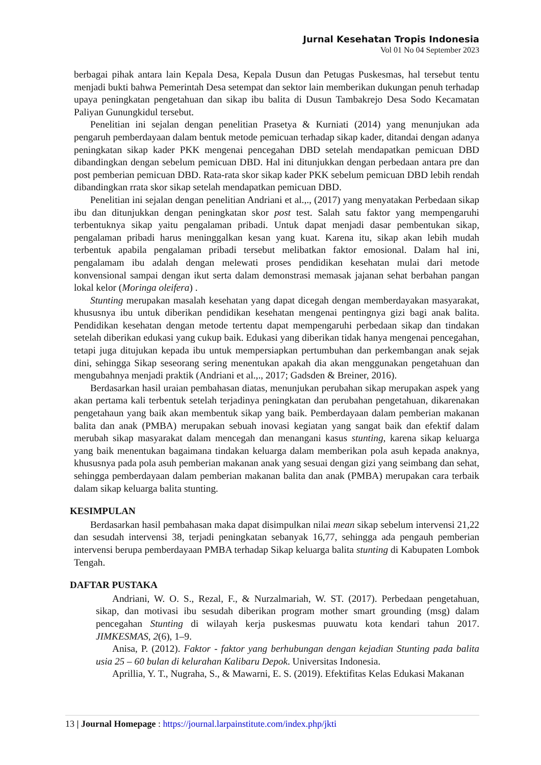Jurnal Kesehatan Tropis Indonesia
Vol 01 No 04 September 2023
berbagai pihak antara lain Kepala Desa, Kepala Dusun dan Petugas Puskesmas, hal tersebut tentu menjadi bukti bahwa Pemerintah Desa setempat dan sektor lain memberikan dukungan penuh terhadap upaya peningkatan pengetahuan dan sikap ibu balita di Dusun Tambakrejo Desa Sodo Kecamatan Paliyan Gunungkidul tersebut.
Penelitian ini sejalan dengan penelitian Prasetya & Kurniati (2014) yang menunjukan ada pengaruh pemberdayaan dalam bentuk metode pemicuan terhadap sikap kader, ditandai dengan adanya peningkatan sikap kader PKK mengenai pencegahan DBD setelah mendapatkan pemicuan DBD dibandingkan dengan sebelum pemicuan DBD. Hal ini ditunjukkan dengan perbedaan antara pre dan post pemberian pemicuan DBD. Rata-rata skor sikap kader PKK sebelum pemicuan DBD lebih rendah dibandingkan rrata skor sikap setelah mendapatkan pemicuan DBD.
Penelitian ini sejalan dengan penelitian Andriani et al.,., (2017) yang menyatakan Perbedaan sikap ibu dan ditunjukkan dengan peningkatan skor post test. Salah satu faktor yang mempengaruhi terbentuknya sikap yaitu pengalaman pribadi. Untuk dapat menjadi dasar pembentukan sikap, pengalaman pribadi harus meninggalkan kesan yang kuat. Karena itu, sikap akan lebih mudah terbentuk apabila pengalaman pribadi tersebut melibatkan faktor emosional. Dalam hal ini, pengalamam ibu adalah dengan melewati proses pendidikan kesehatan mulai dari metode konvensional sampai dengan ikut serta dalam demonstrasi memasak jajanan sehat berbahan pangan lokal kelor (Moringa oleifera) .
Stunting merupakan masalah kesehatan yang dapat dicegah dengan memberdayakan masyarakat, khususnya ibu untuk diberikan pendidikan kesehatan mengenai pentingnya gizi bagi anak balita. Pendidikan kesehatan dengan metode tertentu dapat mempengaruhi perbedaan sikap dan tindakan setelah diberikan edukasi yang cukup baik. Edukasi yang diberikan tidak hanya mengenai pencegahan, tetapi juga ditujukan kepada ibu untuk mempersiapkan pertumbuhan dan perkembangan anak sejak dini, sehingga Sikap seseorang sering menentukan apakah dia akan menggunakan pengetahuan dan mengubahnya menjadi praktik (Andriani et al.,., 2017; Gadsden & Breiner, 2016).
Berdasarkan hasil uraian pembahasan diatas, menunjukan perubahan sikap merupakan aspek yang akan pertama kali terbentuk setelah terjadinya peningkatan dan perubahan pengetahuan, dikarenakan pengetahaun yang baik akan membentuk sikap yang baik. Pemberdayaan dalam pemberian makanan balita dan anak (PMBA) merupakan sebuah inovasi kegiatan yang sangat baik dan efektif dalam merubah sikap masyarakat dalam mencegah dan menangani kasus stunting, karena sikap keluarga yang baik menentukan bagaimana tindakan keluarga dalam memberikan pola asuh kepada anaknya, khususnya pada pola asuh pemberian makanan anak yang sesuai dengan gizi yang seimbang dan sehat, sehingga pemberdayaan dalam pemberian makanan balita dan anak (PMBA) merupakan cara terbaik dalam sikap keluarga balita stunting.
KESIMPULAN
Berdasarkan hasil pembahasan maka dapat disimpulkan nilai mean sikap sebelum intervensi 21,22 dan sesudah intervensi 38, terjadi peningkatan sebanyak 16,77, sehingga ada pengauh pemberian intervensi berupa pemberdayaan PMBA terhadap Sikap keluarga balita stunting di Kabupaten Lombok Tengah.
DAFTAR PUSTAKA
Andriani, W. O. S., Rezal, F., & Nurzalmariah, W. ST. (2017). Perbedaan pengetahuan, sikap, dan motivasi ibu sesudah diberikan program mother smart grounding (msg) dalam pencegahan Stunting di wilayah kerja puskesmas puuwatu kota kendari tahun 2017. JIMKESMAS, 2(6), 1–9.
Anisa, P. (2012). Faktor - faktor yang berhubungan dengan kejadian Stunting pada balita usia 25 – 60 bulan di kelurahan Kalibaru Depok. Universitas Indonesia.
Aprillia, Y. T., Nugraha, S., & Mawarni, E. S. (2019). Efektifitas Kelas Edukasi Makanan
13 | Journal Homepage : https://journal.larpainstitute.com/index.php/jkti